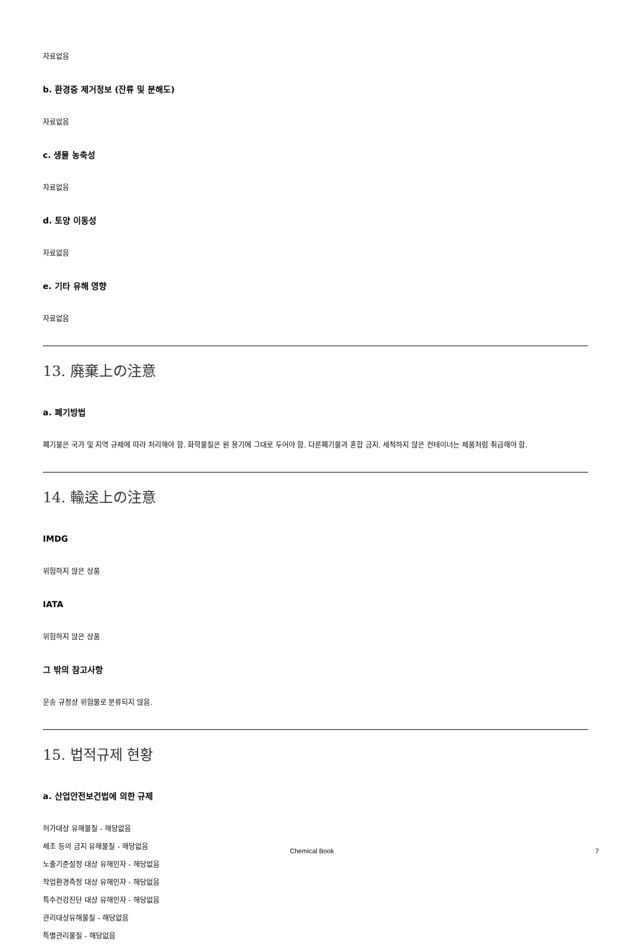자료없음
b. 환경중 제거정보 (잔류 및 분해도)
자료없음
c. 생물 농축성
자료없음
d. 토양 이동성
자료없음
e. 기타 유해 영향
자료없음
13. 廃棄上の注意
a. 폐기방법
폐기물은 국가 및 지역 규제에 따라 처리해야 함. 화학물질은 원 용기에 그대로 두어야 함. 다른폐기물과 혼합 금지. 세척하지 않은 컨테이너는 제품처럼 취급해야 함.
14. 輸送上の注意
IMDG
위험하지 않은 상품
IATA
위험하지 않은 상품
그 밖의 참고사항
운송 규정상 위험물로 분류되지 않음.
15. 법적규제 현황
a. 산업안전보건법에 의한 규제
허가대상 유해물질 - 해당없음
제조 등의 금지 유해물질 - 해당없음
노출기준설정 대상 유해인자 - 해당없음
작업환경측정 대상 유해인자 - 해당없음
특수건강진단 대상 유해인자 - 해당없음
관리대상유해물질 - 해당없음
특별관리물질 - 해당없음
Chemical Book 7